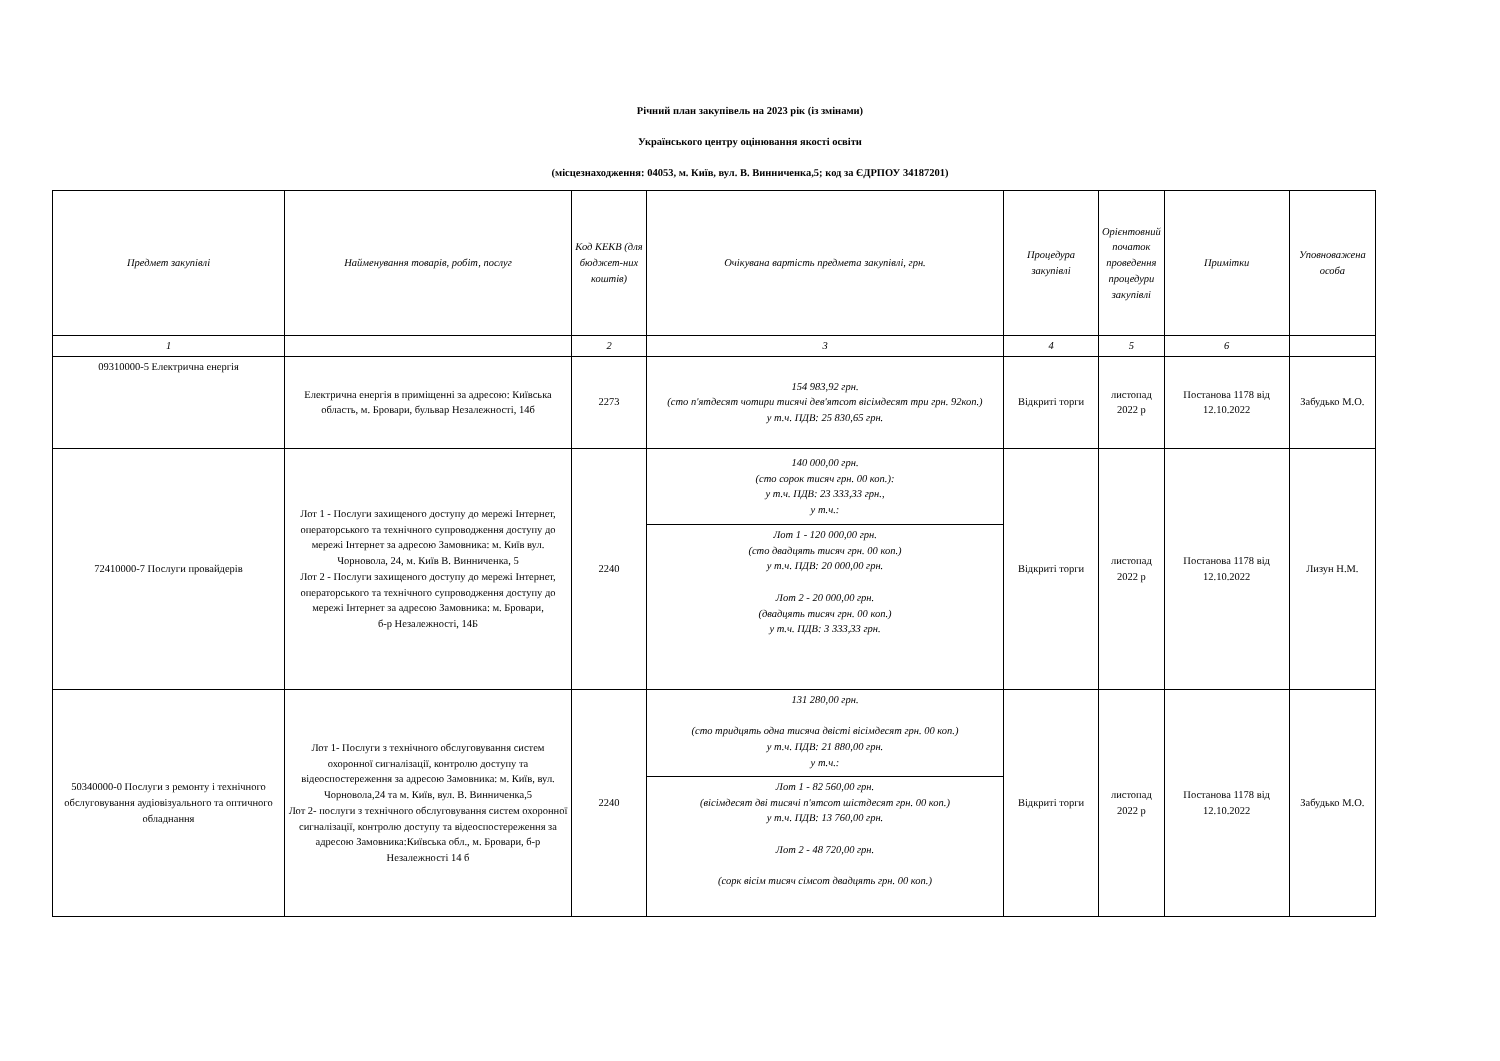Річний план закупівель на 2023 рік (із змінами)
Українського центру оцінювання якості освіти
(місцезнаходження: 04053, м. Київ, вул. В. Винниченка,5; код за ЄДРПОУ 34187201)
| Предмет закупівлі | Найменування товарів, робіт, послуг | Код КЕКВ (для бюджет-них коштів) | Очікувана вартість предмета закупівлі, грн. | Процедура закупівлі | Орієнтовний початок проведення процедури закупівлі | Примітки | Уповноважена особа |
| --- | --- | --- | --- | --- | --- | --- | --- |
| 1 | | 2 | 3 | 4 | 5 | 6 | |
| 09310000-5 Електрична енергія | Електрична енергія в приміщенні за адресою: Київська область, м. Бровари, бульвар Незалежності, 14б | 2273 | 154 983,92 грн. (сто п'ятдесят чотири тисячі дев'ятсот вісімдесят три грн. 92коп.) у т.ч. ПДВ: 25 830,65 грн. | Відкриті торги | листопад 2022 р | Постанова 1178 від 12.10.2022 | Забудько М.О. |
| 72410000-7 Послуги провайдерів | Лот 1 - Послуги захищеного доступу до мережі Інтернет, операторського та технічного супроводження доступу до мережі Інтернет за адресою Замовника: м. Київ вул. Чорновола, 24, м. Київ В. Винниченка, 5 Лот 2 - Послуги захищеного доступу до мережі Інтернет, операторського та технічного супроводження доступу до мережі Інтернет за адресою Замовника: м. Бровари, б-р Незалежності, 14Б | 2240 | 140 000,00 грн. (сто сорок тисяч грн. 00 коп.): у т.ч. ПДВ: 23 333,33 грн., у т.ч.: | Відкриті торги | листопад 2022 р | Постанова 1178 від 12.10.2022 | Лизун Н.М. |
| | | | Лот 1 - 120 000,00 грн. (сто двадцять тисяч грн. 00 коп.) у т.ч. ПДВ: 20 000,00 грн. Лот 2 - 20 000,00 грн. (двадцять тисяч грн. 00 коп.) у т.ч. ПДВ: 3 333,33 грн. | | | | |
| 50340000-0 Послуги з ремонту і технічного обслуговування аудіовізуального та оптичного обладнання | Лот 1- Послуги з технічного обслуговування систем охоронної сигналізації, контролю доступу та відеоспостереження за адресою Замовника: м. Київ, вул. Чорновола,24 та м. Київ, вул. В. Винниченка,5 Лот 2- послуги з технічного обслуговування систем охоронної сигналізації, контролю доступу та відеоспостереження за адресою Замовника:Київська обл., м. Бровари, б-р Незалежності 14 б | 2240 | 131 280,00 грн. (сто тридцять одна тисяча двісті вісімдесят грн. 00 коп.) у т.ч. ПДВ: 21 880,00 грн. у т.ч.: | Відкриті торги | листопад 2022 р | Постанова 1178 від 12.10.2022 | Забудько М.О. |
| | | | Лот 1 - 82 560,00 грн. (вісімдесят дві тисячі п'ятсот шістдесят грн. 00 коп.) у т.ч. ПДВ: 13 760,00 грн. Лот 2 - 48 720,00 грн. (сорк вісім тисяч сімсот двадцять грн. 00 коп.) | | | | |